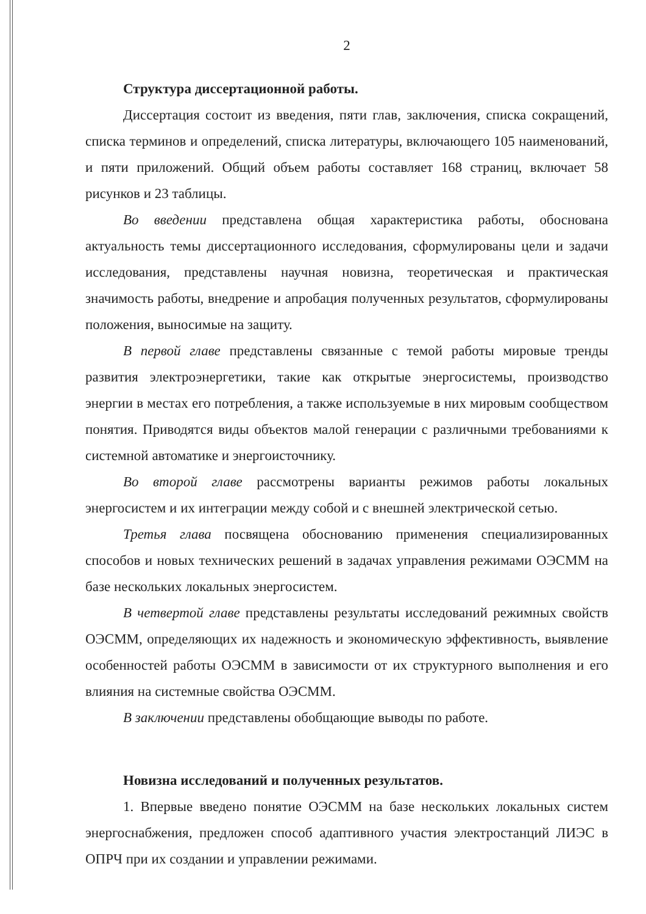2
Структура диссертационной работы.
Диссертация состоит из введения, пяти глав, заключения, списка сокращений, списка терминов и определений, списка литературы, включающего 105 наименований, и пяти приложений. Общий объем работы составляет 168 страниц, включает 58 рисунков и 23 таблицы.
Во введении представлена общая характеристика работы, обоснована актуальность темы диссертационного исследования, сформулированы цели и задачи исследования, представлены научная новизна, теоретическая и практическая значимость работы, внедрение и апробация полученных результатов, сформулированы положения, выносимые на защиту.
В первой главе представлены связанные с темой работы мировые тренды развития электроэнергетики, такие как открытые энергосистемы, производство энергии в местах его потребления, а также используемые в них мировым сообществом понятия. Приводятся виды объектов малой генерации с различными требованиями к системной автоматике и энергоисточнику.
Во второй главе рассмотрены варианты режимов работы локальных энергосистем и их интеграции между собой и с внешней электрической сетью.
Третья глава посвящена обоснованию применения специализированных способов и новых технических решений в задачах управления режимами ОЭСММ на базе нескольких локальных энергосистем.
В четвертой главе представлены результаты исследований режимных свойств ОЭСММ, определяющих их надежность и экономическую эффективность, выявление особенностей работы ОЭСММ в зависимости от их структурного выполнения и его влияния на системные свойства ОЭСММ.
В заключении представлены обобщающие выводы по работе.
Новизна исследований и полученных результатов.
1. Впервые введено понятие ОЭСММ на базе нескольких локальных систем энергоснабжения, предложен способ адаптивного участия электростанций ЛИЭС в ОПРЧ при их создании и управлении режимами.